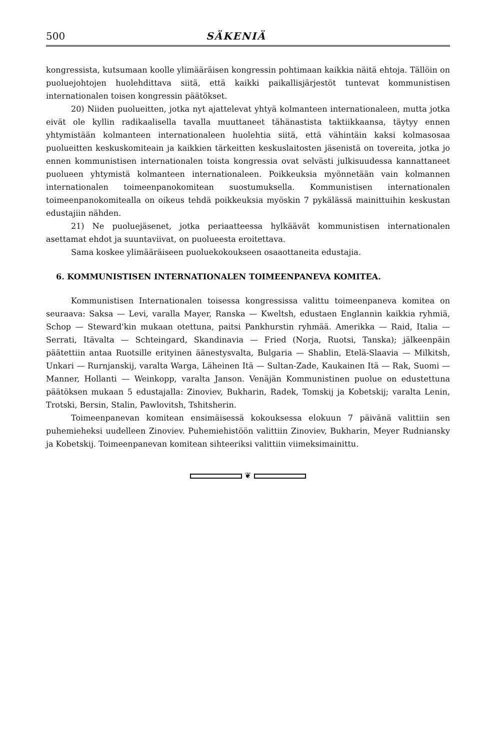500 SÄKENIÄ
kongressista, kutsumaan koolle ylimääräisen kongressin pohtimaan kaikkia näitä ehtoja. Tällöin on puoluejohtojen huolehdittava siitä, että kaikki paikallisjärjestöt tuntevat kommunistisen internationalen toisen kongressin päätökset.
20) Niiden puolueitten, jotka nyt ajattelevat yhtyä kolmanteen internationaleen, mutta jotka eivät ole kyllin radikaalisella tavalla muuttaneet tähänastista taktiikkaansa, täytyy ennen yhtymistään kolmanteen internationaleen huolehtia siitä, että vähintäin kaksi kolmasosaa puolueitten keskuskomiteain ja kaikkien tärkeitten keskuslaitosten jäsenistä on tovereita, jotka jo ennen kommunistisen internationalen toista kongressia ovat selvästi julkisuudessa kannattaneet puolueen yhtymistä kolmanteen internationaleen. Poikkeuksia myönnetään vain kolmannen internationalen toimeenpanokomitean suostumuksella. Kommunistisen internationalen toimeenpanokomitealla on oikeus tehdä poikkeuksia myöskin 7 pykälässä mainittuihin keskustan edustajiin nähden.
21) Ne puoluejäsenet, jotka periaatteessa hylkäävät kommunistisen internationalen asettamat ehdot ja suuntaviivat, on puolueesta eroitettava.
Sama koskee ylimääräiseen puoluekokoukseen osaaottaneita edustajia.
6. KOMMUNISTISEN INTERNATIONALEN TOIMEENPANEVA KOMITEA.
Kommunistisen Internationalen toisessa kongressissa valittu toimeenpaneva komitea on seuraava: Saksa — Levi, varalla Mayer, Ranska — Kweltsh, edustaen Englannin kaikkia ryhmiä, Schop — Steward'kin mukaan otettuna, paitsi Pankhurstin ryhmää. Amerikka — Raid, Italia — Serrati, Itävalta — Schteingard, Skandinavia — Fried (Norja, Ruotsi, Tanska); jälkeenpäin päätettiin antaa Ruotsille erityinen äänestysvalta, Bulgaria — Shablin, Etelä-Slaavia — Milkitsh, Unkari — Rurnjanskij, varalta Warga, Läheinen Itä — Sultan-Zade, Kaukainen Itä — Rak, Suomi — Manner, Hollanti — Weinkopp, varalta Janson. Venäjän Kommunistinen puolue on edustettuna päätöksen mukaan 5 edustajalla: Zinoviev, Bukharin, Radek, Tomskij ja Kobetskij; varalta Lenin, Trotski, Bersin, Stalin, Pawlovitsh, Tshitsherin.
Toimeenpanevan komitean ensimäisessä kokouksessa elokuun 7 päivänä valittiin sen puhemieheksi uudelleen Zinoviev. Puhemiehistöön valittiin Zinoviev, Bukharin, Meyer Rudniansky ja Kobetskij. Toimeenpanevan komitean sihteeriksi valittiin viimeksimainittu.
❦